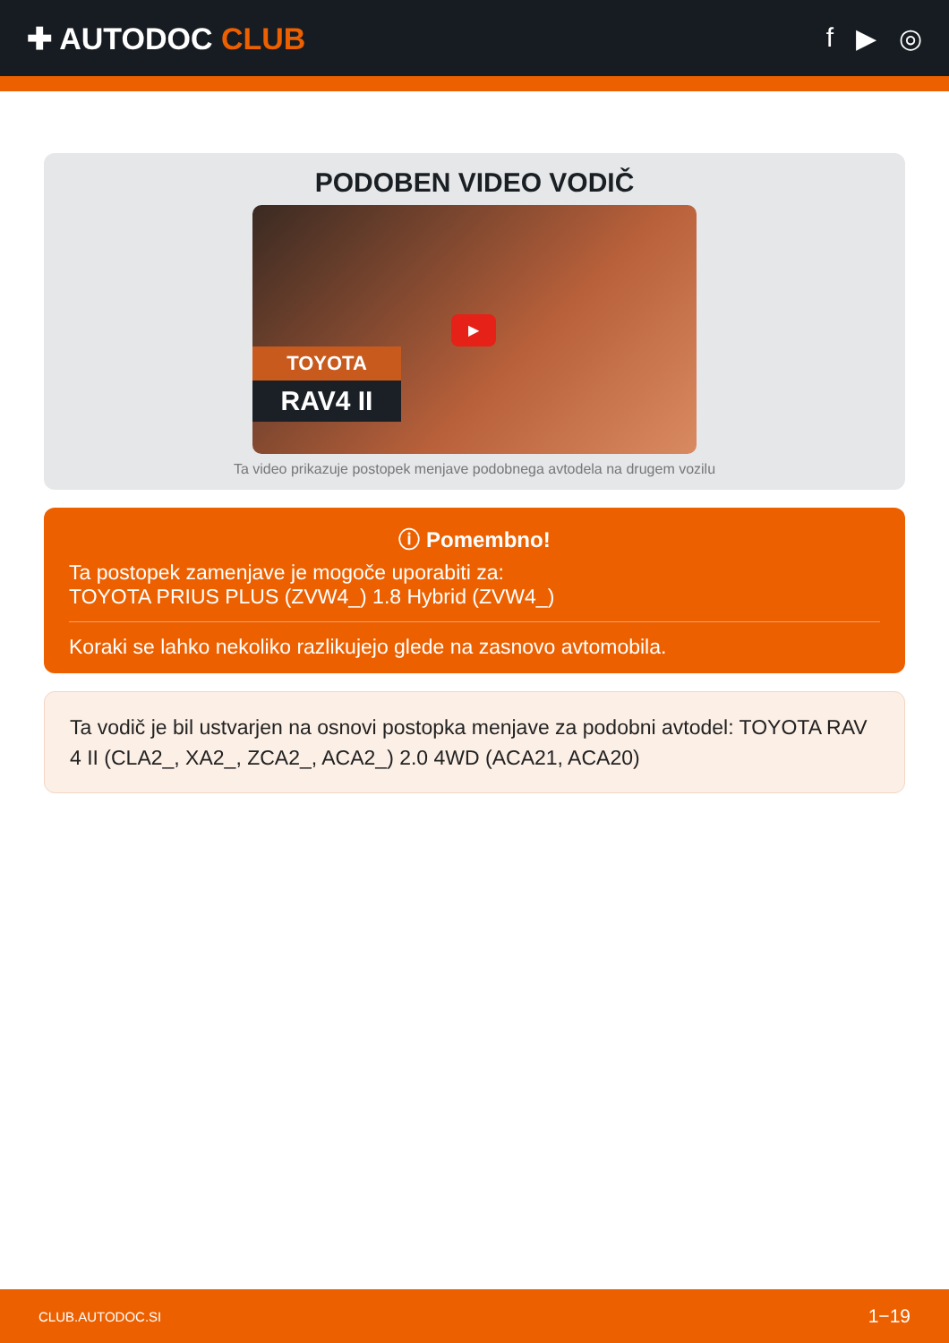✚ AUTODOC CLUB f ▶ ◎
PODOBEN VIDEO VODIČ
TOYOTA
RAV4 II
▶
Ta video prikazuje postopek menjave podobnega avtodela na drugem vozilu
ⓘ Pomembno!
Ta postopek zamenjave je mogoče uporabiti za:
TOYOTA PRIUS PLUS (ZVW4_) 1.8 Hybrid (ZVW4_)
Koraki se lahko nekoliko razlikujejo glede na zasnovo avtomobila.
Ta vodič je bil ustvarjen na osnovi postopka menjave za podobni avtodel: TOYOTA RAV 4 II (CLA2_, XA2_, ZCA2_, ACA2_) 2.0 4WD (ACA21, ACA20)
CLUB.AUTODOC.SI 1−19